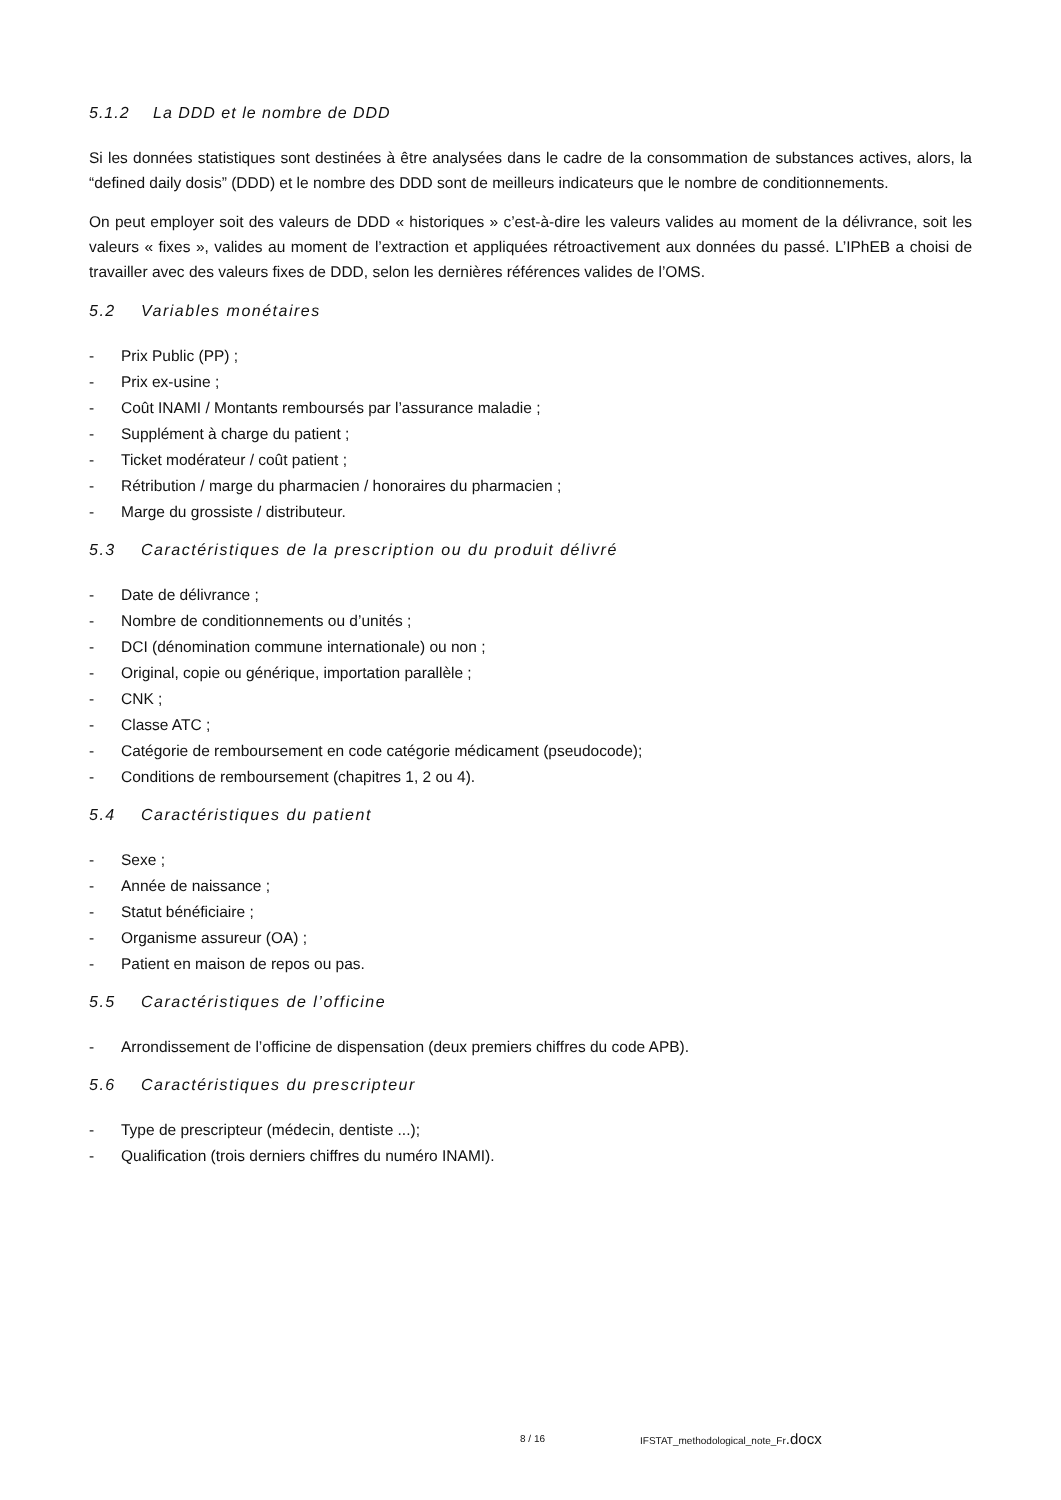5.1.2 La DDD et le nombre de DDD
Si les données statistiques sont destinées à être analysées dans le cadre de la consommation de substances actives, alors, la “defined daily dosis” (DDD) et le nombre des DDD sont de meilleurs indicateurs que le nombre de conditionnements.
On peut employer soit des valeurs de DDD « historiques » c’est-à-dire les valeurs valides au moment de la délivrance, soit les valeurs « fixes », valides au moment de l’extraction et appliquées rétroactivement aux données du passé. L’IPhEB a choisi de travailler avec des valeurs fixes de DDD, selon les dernières références valides de l’OMS.
5.2 Variables monétaires
- Prix Public (PP) ;
- Prix ex-usine ;
- Coût INAMI / Montants remboursés par l’assurance maladie ;
- Supplément à charge du patient ;
- Ticket modérateur / coût patient ;
- Rétribution / marge du pharmacien / honoraires du pharmacien ;
- Marge du grossiste / distributeur.
5.3 Caractéristiques de la prescription ou du produit délivré
- Date de délivrance ;
- Nombre de conditionnements ou d’unités ;
- DCI (dénomination commune internationale) ou non ;
- Original, copie ou générique, importation parallèle ;
- CNK ;
- Classe ATC ;
- Catégorie de remboursement en code catégorie médicament (pseudocode);
- Conditions de remboursement (chapitres 1, 2 ou 4).
5.4 Caractéristiques du patient
- Sexe ;
- Année de naissance ;
- Statut bénéficiaire ;
- Organisme assureur (OA) ;
- Patient en maison de repos ou pas.
5.5 Caractéristiques de l’officine
- Arrondissement de l’officine de dispensation (deux premiers chiffres du code APB).
5.6 Caractéristiques du prescripteur
- Type de prescripteur (médecin, dentiste ...);
- Qualification (trois derniers chiffres du numéro INAMI).
8 / 16 IFSTAT_methodological_note_Fr.docx